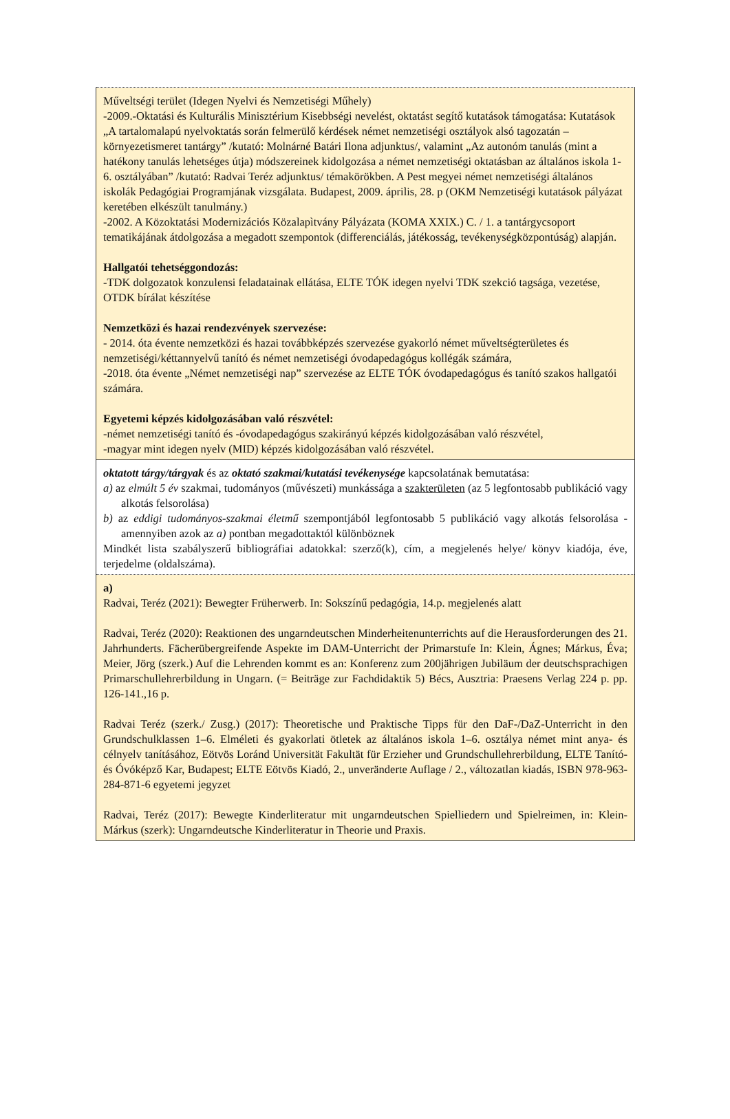| Műveltségi terület (Idegen Nyelvi és Nemzetiségi Műhely) -2009.-Oktatási és Kulturális Minisztérium Kisebbségi nevelést, oktatást segítő kutatások támogatása: Kutatások „A tartalomalapú nyelvoktatás során felmerülő kérdések német nemzetiségi osztályok alsó tagozatán – környezetismeret tantárgy” /kutató: Molnárné Batári Ilona adjunktus/, valamint „Az autonóm tanulás (mint a hatékony tanulás lehetséges útja) módszereinek kidolgozása a német nemzetiségi oktatásban az általános iskola 1-6. osztályában” /kutató: Radvai Teréz adjunktus/ témakörökben. A Pest megyei német nemzetiségi általános iskolák Pedagógiai Programjának vizsgálata. Budapest, 2009. április, 28. p (OKM Nemzetiségi kutatások pályázat keretében elkészült tanulmány.) -2002. A Közoktatási Modernizációs Közalapìtvány Pályázata (KOMA XXIX.) C. / 1. a tantárgycsoport tematikájának átdolgozása a megadott szempontok (differenciálás, játékosság, tevékenységközpontúság) alapján. Hallgatói tehetséggondozás: -TDK dolgozatok konzulensi feladatainak ellátása, ELTE TÓK idegen nyelvi TDK szekció tagsága, vezetése, OTDK bírálat készítése Nemzetközi és hazai rendezvények szervezése: - 2014. óta évente nemzetközi és hazai továbbképzés szervezése gyakorló német műveltségterületes és nemzetiségi/kéttannyelvű tanító és német nemzetiségi óvodapedagógus kollégák számára, -2018. óta évente „Német nemzetiségi nap” szervezése az ELTE TÓK óvodapedagógus és tanító szakos hallgatói számára. Egyetemi képzés kidolgozásában való részvétel: -német nemzetiségi tanító és -óvodapedagógus szakirányú képzés kidolgozásában való részvétel, -magyar mint idegen nyelv (MID) képzés kidolgozásában való részvétel. |
| oktatott tárgy/tárgyak és az oktató szakmai/kutatási tevékenysége kapcsolatának bemutatása: a) az elmúlt 5 év szakmai, tudományos (művészeti) munkássága a szakterületen (az 5 legfontosabb publikáció vagy alkotás felsorolása) b) az eddigi tudományos-szakmai életmű szempontjából legfontosabb 5 publikáció vagy alkotás felsorolása - amennyiben azok az a) pontban megadottaktól különböznek Mindkét lista szabályszerű bibliográfiai adatokkal: szerző(k), cím, a megjelenés helye/ könyv kiadója, éve, terjedelme (oldalszáma). |
| a) Radvai, Teréz (2021): Bewegter Früherwerb. In: Sokszínű pedagógia, 14.p. megjelenés alatt Radvai, Teréz (2020): Reaktionen des ungarndeutschen Minderheitenunterrichts auf die Herausforderungen des 21. Jahrhunderts. Fächerübergreifende Aspekte im DAM-Unterricht der Primarstufe In: Klein, Ágnes; Márkus, Éva; Meier, Jörg (szerk.) Auf die Lehrenden kommt es an: Konferenz zum 200jährigen Jubiläum der deutschsprachigen Primarschullehrerbildung in Ungarn. (= Beiträge zur Fachdidaktik 5) Bécs, Ausztria: Praesens Verlag 224 p. pp. 126-141.,16 p. Radvai Teréz (szerk./ Zusg.) (2017): Theoretische und Praktische Tipps für den DaF-/DaZ-Unterricht in den Grundschulklassen 1–6. Elméleti és gyakorlati ötletek az általános iskola 1–6. osztálya német mint anya- és célnyelv tanításához, Eötvös Loránd Universität Fakultät für Erzieher und Grundschullehrerbildung, ELTE Tanító- és Óvóképző Kar, Budapest; ELTE Eötvös Kiadó, 2., unveränderte Auflage / 2., változatlan kiadás, ISBN 978-963-284-871-6 egyetemi jegyzet Radvai, Teréz (2017): Bewegte Kinderliteratur mit ungarndeutschen Spielliedern und Spielreimen, in: Klein-Márkus (szerk): Ungarndeutsche Kinderliteratur in Theorie und Praxis. |